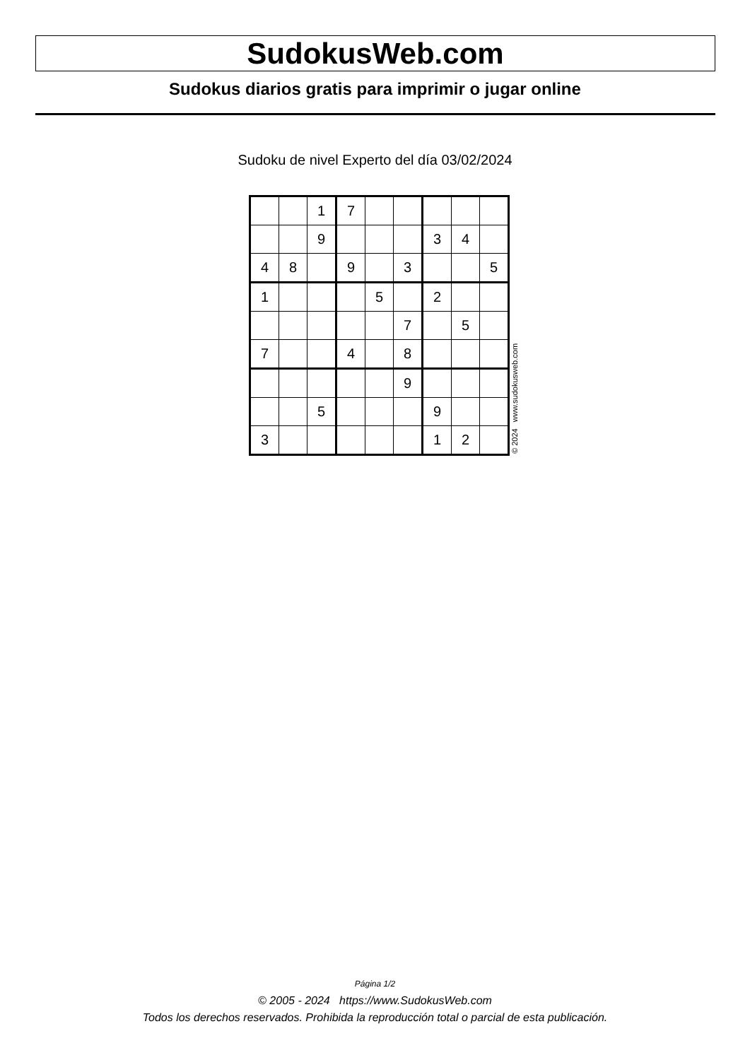SudokusWeb.com
Sudokus diarios gratis para imprimir o jugar online
Sudoku de nivel Experto del día 03/02/2024
| | | 1 | 7 | | | | | |
| | | 9 | | | | 3 | 4 | |
| 4 | 8 | | 9 | | 3 | | | 5 |
| 1 | | | | 5 | | 2 | | |
| | | | | | 7 | | 5 | |
| 7 | | | 4 | | 8 | | | |
| | | | | | 9 | | | |
| | | 5 | | | | 9 | | |
| 3 | | | | | | 1 | 2 | |
© 2024 www.sudokusweb.com
Página 1/2
© 2005 - 2024 https://www.SudokusWeb.com
Todos los derechos reservados. Prohibida la reproducción total o parcial de esta publicación.